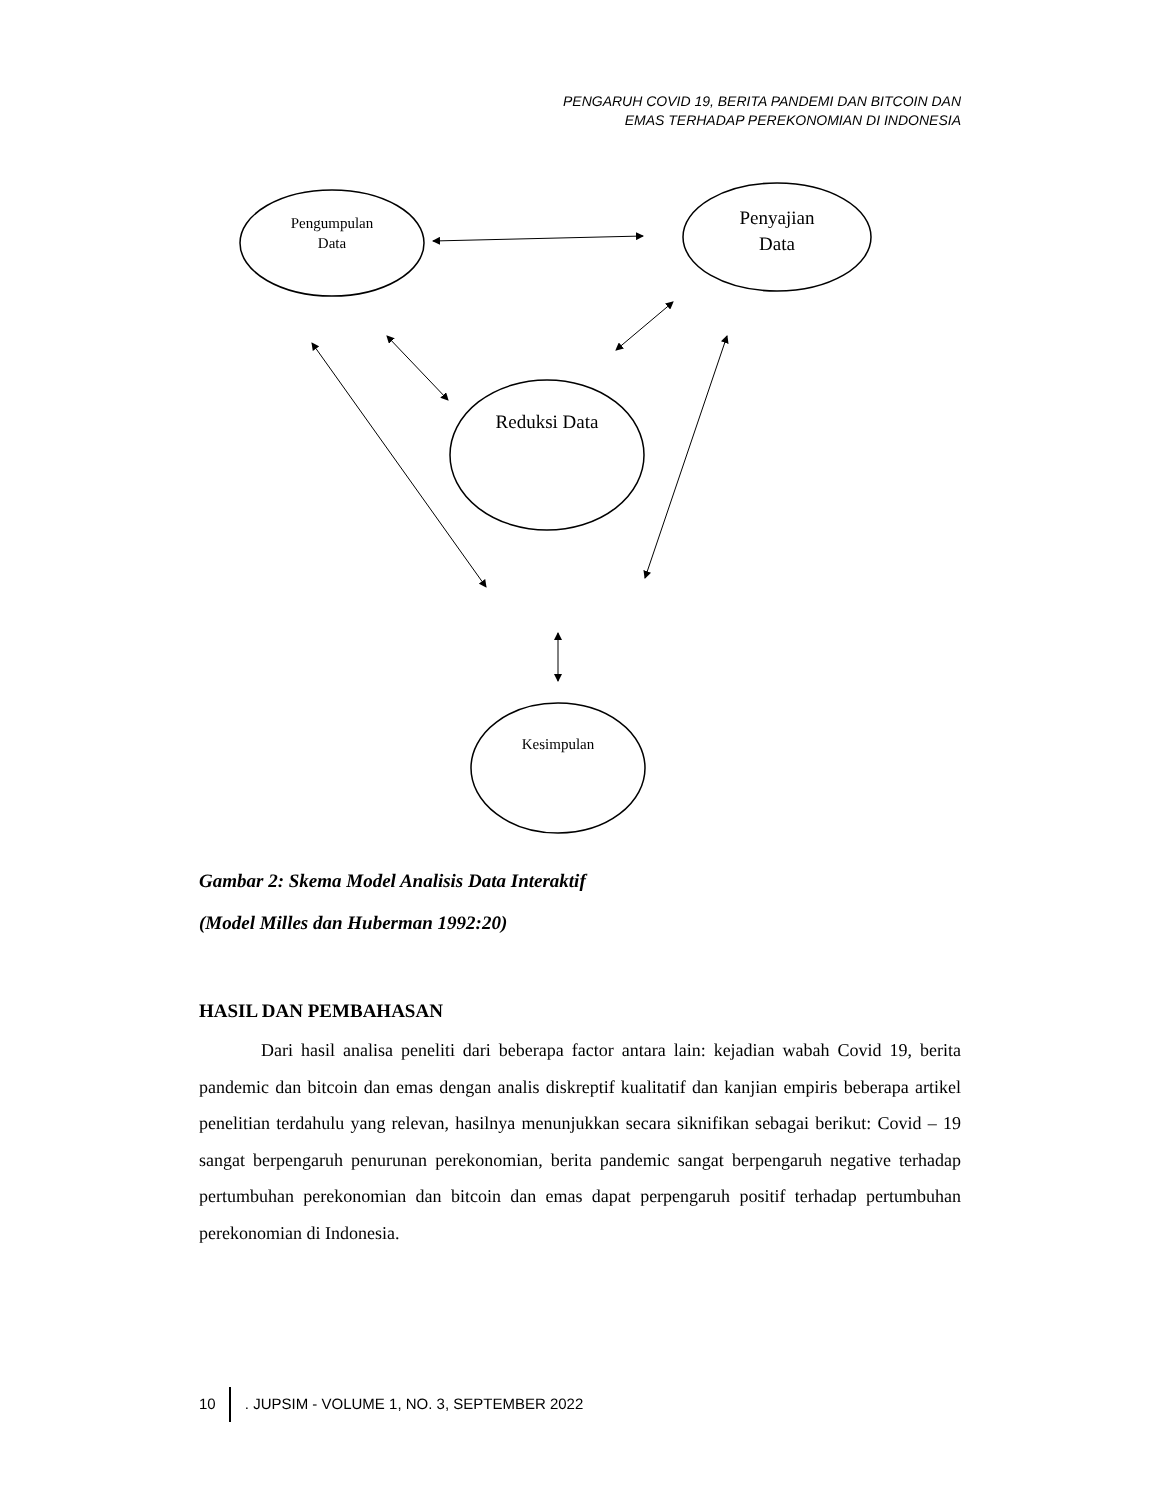PENGARUH COVID 19, BERITA PANDEMI DAN BITCOIN DAN
EMAS TERHADAP PEREKONOMIAN DI INDONESIA
Pengumpulan
Data
Penyajian
Data
Reduksi Data
Kesimpulan
Gambar 2: Skema Model Analisis Data Interaktif
(Model Milles dan Huberman 1992:20)
HASIL DAN PEMBAHASAN
Dari hasil analisa peneliti dari beberapa factor antara lain: kejadian wabah Covid 19, berita pandemic dan bitcoin dan emas dengan analis diskreptif kualitatif dan kanjian empiris beberapa artikel penelitian terdahulu yang relevan, hasilnya menunjukkan secara siknifikan sebagai berikut: Covid – 19 sangat berpengaruh penurunan perekonomian, berita pandemic sangat berpengaruh negative terhadap pertumbuhan perekonomian dan bitcoin dan emas dapat perpengaruh positif terhadap pertumbuhan perekonomian di Indonesia.
10 . JUPSIM - VOLUME 1, NO. 3, SEPTEMBER 2022